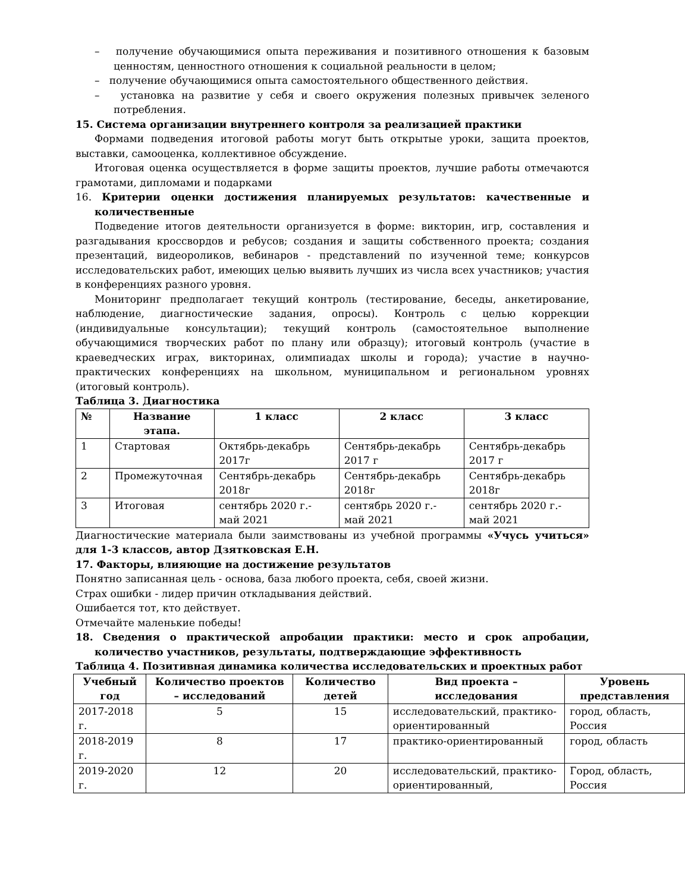– получение обучающимися опыта переживания и позитивного отношения к базовым ценностям, ценностного отношения к социальной реальности в целом;
– получение обучающимися опыта самостоятельного общественного действия.
– установка на развитие у себя и своего окружения полезных привычек зеленого потребления.
15. Система организации внутреннего контроля за реализацией практики
Формами подведения итоговой работы могут быть открытые уроки, защита проектов, выставки, самооценка, коллективное обсуждение.
Итоговая оценка осуществляется в форме защиты проектов, лучшие работы отмечаются грамотами, дипломами и подарками
16. Критерии оценки достижения планируемых результатов: качественные и количественные
Подведение итогов деятельности организуется в форме: викторин, игр, составления и разгадывания кроссвордов и ребусов; создания и защиты собственного проекта; создания презентаций, видеороликов, вебинаров - представлений по изученной теме; конкурсов исследовательских работ, имеющих целью выявить лучших из числа всех участников; участия в конференциях разного уровня.
Мониторинг предполагает текущий контроль (тестирование, беседы, анкетирование, наблюдение, диагностические задания, опросы). Контроль с целью коррекции (индивидуальные консультации); текущий контроль (самостоятельное выполнение обучающимися творческих работ по плану или образцу); итоговый контроль (участие в краеведческих играх, викторинах, олимпиадах школы и города); участие в научно-практических конференциях на школьном, муниципальном и региональном уровнях (итоговый контроль).
Таблица 3. Диагностика
| № | Название этапа. | 1 класс | 2 класс | 3 класс |
| --- | --- | --- | --- | --- |
| 1 | Стартовая | Октябрь-декабрь 2017г | Сентябрь-декабрь 2017 г | Сентябрь-декабрь 2017 г |
| 2 | Промежуточная | Сентябрь-декабрь 2018г | Сентябрь-декабрь 2018г | Сентябрь-декабрь 2018г |
| 3 | Итоговая | сентябрь 2020 г.- май 2021 | сентябрь 2020 г.- май 2021 | сентябрь 2020 г.- май 2021 |
Диагностические материала были заимствованы из учебной программы «Учусь учиться» для 1-3 классов, автор Дзятковская Е.Н.
17. Факторы, влияющие на достижение результатов
Понятно записанная цель - основа, база любого проекта, себя, своей жизни.
Страх ошибки - лидер причин откладывания действий.
Ошибается тот, кто действует.
Отмечайте маленькие победы!
18. Сведения о практической апробации практики: место и срок апробации, количество участников, результаты, подтверждающие эффективность
Таблица 4. Позитивная динамика количества исследовательских и проектных работ
| Учебный год | Количество проектов – исследований | Количество детей | Вид проекта – исследования | Уровень представления |
| --- | --- | --- | --- | --- |
| 2017-2018 г. | 5 | 15 | исследовательский, практико-ориентированный | город, область, Россия |
| 2018-2019 г. | 8 | 17 | практико-ориентированный | город, область |
| 2019-2020 г. | 12 | 20 | исследовательский, практико-ориентированный, | Город, область, Россия |